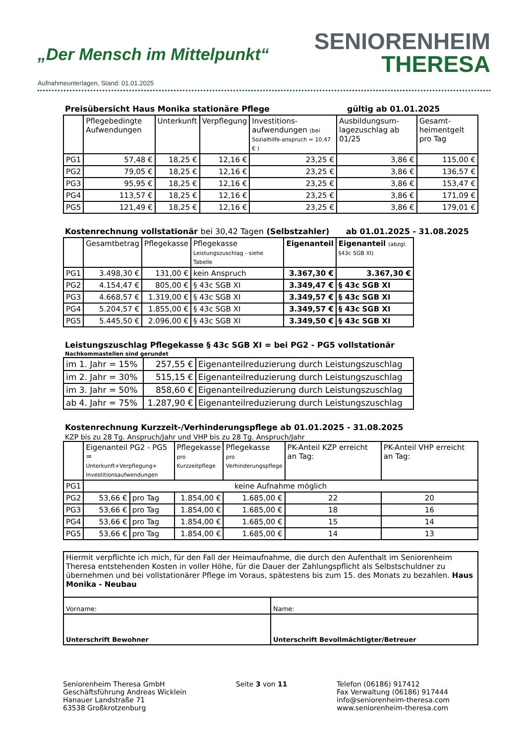„Der Mensch im Mittelpunkt“
SENIORENHEIM
THERESA
Aufnahmeunterlagen, Stand: 01.01.2025
Preisübersicht Haus Monika stationäre Pflege gültig ab 01.01.2025
| | Pflegebedingte Aufwendungen | Unterkunft | Verpflegung | Investitions-aufwendungen (bei Sozialhilfe-anspruch = 10,47 € ) | Ausbildungsum-lagezuschlag ab 01/25 | Gesamt-heimentgelt pro Tag |
| --- | --- | --- | --- | --- | --- | --- |
| PG1 | 57,48 € | 18,25 € | 12,16 € | 23,25 € | 3,86 € | 115,00 € |
| PG2 | 79,05 € | 18,25 € | 12,16 € | 23,25 € | 3,86 € | 136,57 € |
| PG3 | 95,95 € | 18,25 € | 12,16 € | 23,25 € | 3,86 € | 153,47 € |
| PG4 | 113,57 € | 18,25 € | 12,16 € | 23,25 € | 3,86 € | 171,09 € |
| PG5 | 121,49 € | 18,25 € | 12,16 € | 23,25 € | 3,86 € | 179,01 € |
Kostenrechnung vollstationär bei 30,42 Tagen (Selbstzahler) ab 01.01.2025 - 31.08.2025
| | Gesamtbetrag | Pflegekasse | Pflegekasse Leistungszuschlag - siehe Tabelle | Eigenanteil | Eigenanteil (abzgl. §43c SGB XI) |
| --- | --- | --- | --- | --- | --- |
| PG1 | 3.498,30 € | 131,00 € | kein Anspruch | 3.367,30 € | 3.367,30 € |
| PG2 | 4.154,47 € | 805,00 € | § 43c SGB XI | 3.349,47 € | § 43c SGB XI |
| PG3 | 4.668,57 € | 1.319,00 € | § 43c SGB XI | 3.349,57 € | § 43c SGB XI |
| PG4 | 5.204,57 € | 1.855,00 € | § 43c SGB XI | 3.349,57 € | § 43c SGB XI |
| PG5 | 5.445,50 € | 2.096,00 € | § 43c SGB XI | 3.349,50 € | § 43c SGB XI |
Leistungszuschlag Pflegekasse § 43c SGB XI = bei PG2 - PG5 vollstationär
Nachkommastellen sind gerundet
| im 1. Jahr = 15% | 257,55 € | Eigenanteilreduzierung durch Leistungszuschlag |
| im 2. Jahr = 30% | 515,15 € | Eigenanteilreduzierung durch Leistungszuschlag |
| im 3. Jahr = 50% | 858,60 € | Eigenanteilreduzierung durch Leistungszuschlag |
| ab 4. Jahr = 75% | 1.287,90 € | Eigenanteilreduzierung durch Leistungszuschlag |
Kostenrechnung Kurzzeit-/Verhinderungspflege ab 01.01.2025 - 31.08.2025
KZP bis zu 28 Tg. Anspruch/Jahr und VHP bis zu 28 Tg. Anspruch/Jahr
| | Eigenanteil PG2 - PG5 = Unterkunft+Verpflegung+ Investitionsaufwendungen | | Pflegekasse pro Kurzzeitpflege | Pflegekasse pro Verhinderungspflege | PK-Anteil KZP erreicht an Tag: | PK-Anteil VHP erreicht an Tag: |
| --- | --- | --- | --- | --- | --- | --- |
| PG1 | keine Aufnahme möglich | | | | | |
| PG2 | 53,66 € | pro Tag | 1.854,00 € | 1.685,00 € | 22 | 20 |
| PG3 | 53,66 € | pro Tag | 1.854,00 € | 1.685,00 € | 18 | 16 |
| PG4 | 53,66 € | pro Tag | 1.854,00 € | 1.685,00 € | 15 | 14 |
| PG5 | 53,66 € | pro Tag | 1.854,00 € | 1.685,00 € | 14 | 13 |
| Hiermit verpflichte ich mich, für den Fall der Heimaufnahme, die durch den Aufenthalt im Seniorenheim Theresa entstehenden Kosten in voller Höhe, für die Dauer der Zahlungspflicht als Selbstschuldner zu übernehmen und bei vollstationärer Pflege im Voraus, spätestens bis zum 15. des Monats zu bezahlen. Haus Monika - Neubau | |
| Vorname: | Name: |
| Unterschrift Bewohner | Unterschrift Bevollmächtigter/Betreuer |
Seniorenheim Theresa GmbH
Geschäftsführung Andreas Wicklein
Hanauer Landstraße 71
63538 Großkrotzenburg
Seite 3 von 11 Telefon (06186) 917412
Fax Verwaltung (06186) 917444
info@seniorenheim-theresa.com
www.seniorenheim-theresa.com